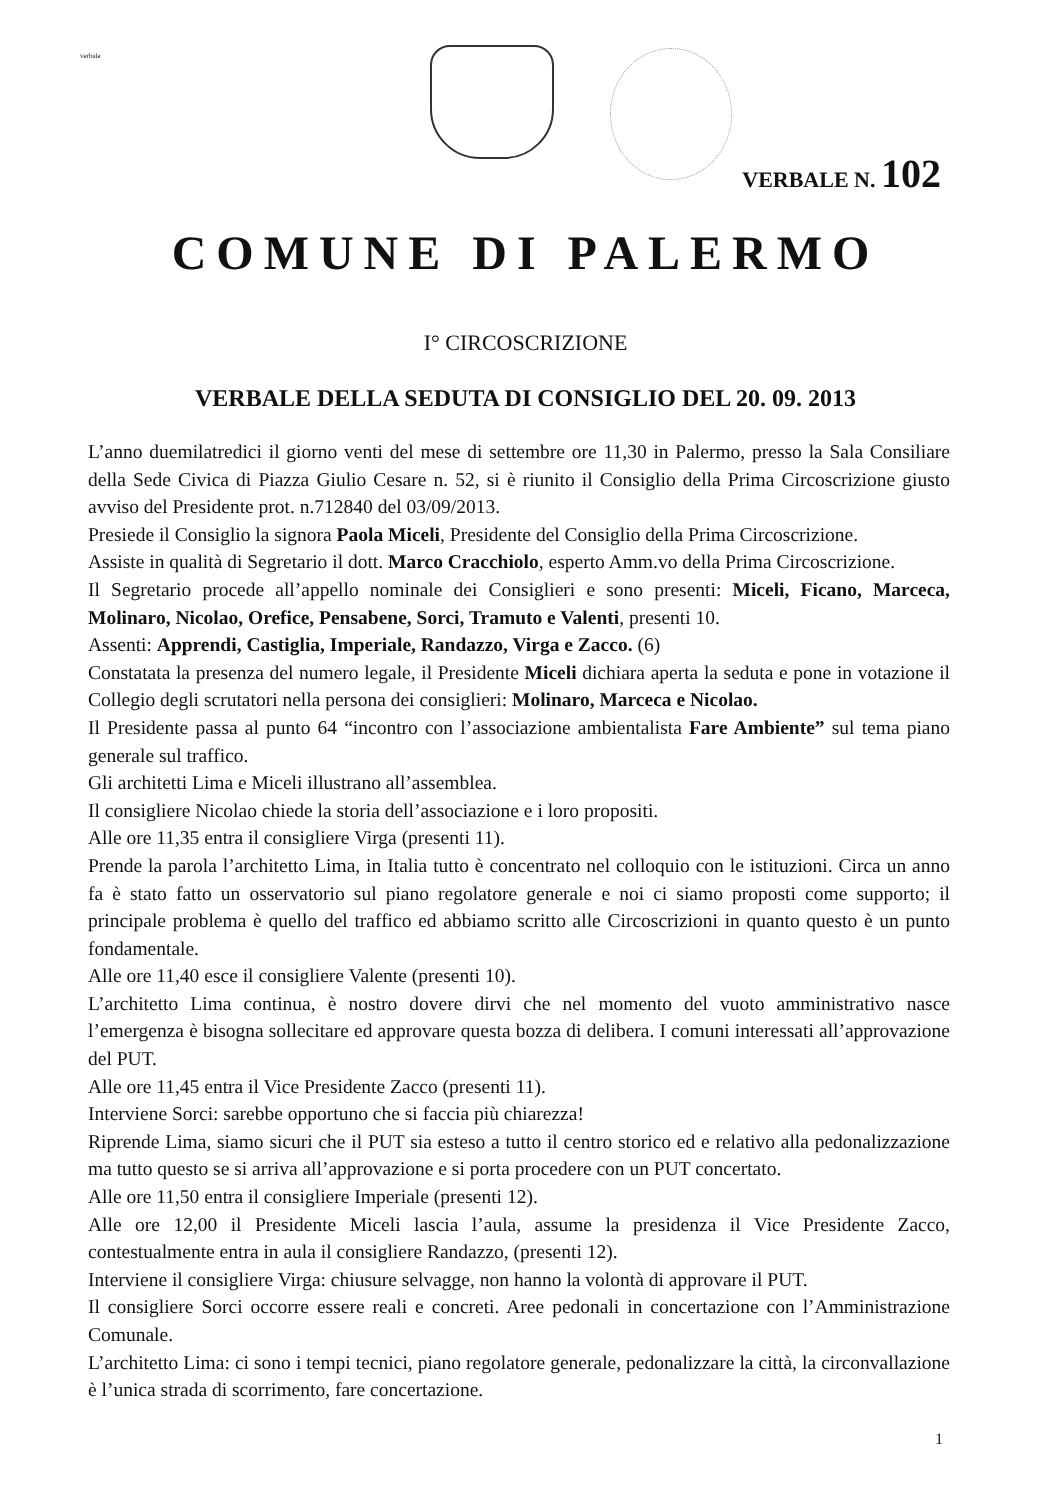verbale
VERBALE N. 102
COMUNE DI PALERMO
I° CIRCOSCRIZIONE
VERBALE DELLA SEDUTA DI CONSIGLIO DEL 20. 09. 2013
L’anno duemilatredici il giorno venti del mese di settembre ore 11,30 in Palermo, presso la Sala Consiliare della Sede Civica di Piazza Giulio Cesare n. 52, si è riunito il Consiglio della Prima Circoscrizione giusto avviso del Presidente prot. n.712840 del 03/09/2013.
Presiede il Consiglio la signora Paola Miceli, Presidente del Consiglio della Prima Circoscrizione.
Assiste in qualità di Segretario il dott. Marco Cracchiolo, esperto Amm.vo della Prima Circoscrizione.
Il Segretario procede all’appello nominale dei Consiglieri e sono presenti: Miceli, Ficano, Marceca, Molinaro, Nicolao, Orefice, Pensabene, Sorci, Tramuto e Valenti, presenti 10.
Assenti: Apprendi, Castiglia, Imperiale, Randazzo, Virga e Zacco. (6)
Constatata la presenza del numero legale, il Presidente Miceli dichiara aperta la seduta e pone in votazione il Collegio degli scrutatori nella persona dei consiglieri: Molinaro, Marceca e Nicolao.
Il Presidente passa al punto 64 “incontro con l’associazione ambientalista Fare Ambiente” sul tema piano generale sul traffico.
Gli architetti Lima e Miceli illustrano all’assemblea.
Il consigliere Nicolao chiede la storia dell’associazione e i loro propositi.
Alle ore 11,35 entra il consigliere Virga (presenti 11).
Prende la parola l’architetto Lima, in Italia tutto è concentrato nel colloquio con le istituzioni. Circa un anno fa è stato fatto un osservatorio sul piano regolatore generale e noi ci siamo proposti come supporto; il principale problema è quello del traffico ed abbiamo scritto alle Circoscrizioni in quanto questo è un punto fondamentale.
Alle ore 11,40 esce il consigliere Valente (presenti 10).
L’architetto Lima continua, è nostro dovere dirvi che nel momento del vuoto amministrativo nasce l’emergenza è bisogna sollecitare ed approvare questa bozza di delibera. I comuni interessati all’approvazione del PUT.
Alle ore 11,45 entra il Vice Presidente Zacco (presenti 11).
Interviene Sorci: sarebbe opportuno che si faccia più chiarezza!
Riprende Lima, siamo sicuri che il PUT sia esteso a tutto il centro storico ed e relativo alla pedonalizzazione ma tutto questo se si arriva all’approvazione e si porta procedere con un PUT concertato.
Alle ore 11,50 entra il consigliere Imperiale (presenti 12).
Alle ore 12,00 il Presidente Miceli lascia l’aula, assume la presidenza il Vice Presidente Zacco, contestualmente entra in aula il consigliere Randazzo, (presenti 12).
Interviene il consigliere Virga: chiusure selvagge, non hanno la volontà di approvare il PUT.
Il consigliere Sorci occorre essere reali e concreti. Aree pedonali in concertazione con l’Amministrazione Comunale.
L’architetto Lima: ci sono i tempi tecnici, piano regolatore generale, pedonalizzare la città, la circonvallazione è l’unica strada di scorrimento, fare concertazione.
1